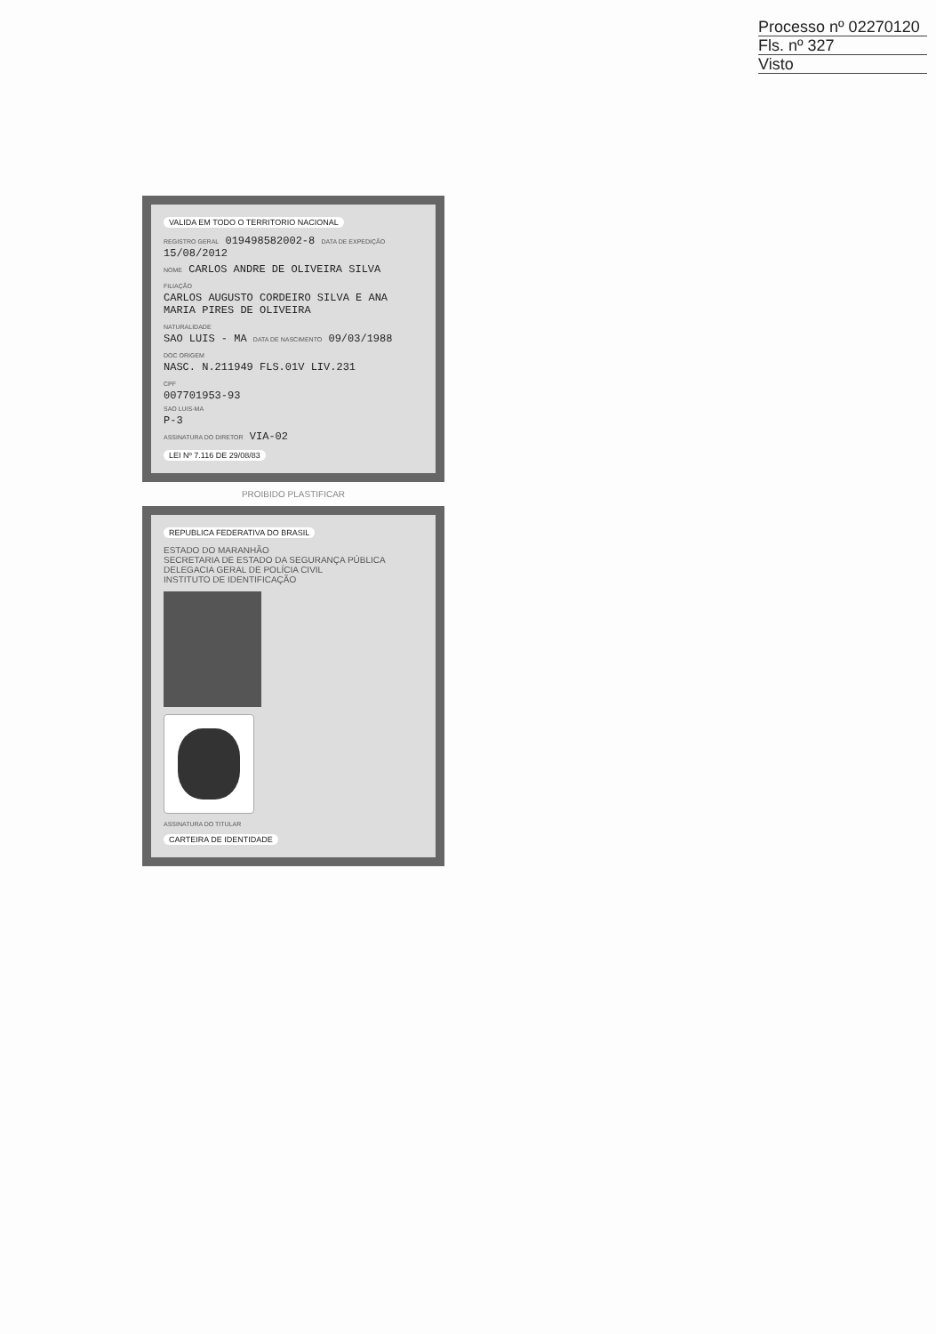Processo nº 02270120
Fls. nº 327
Visto
VALIDA EM TODO O TERRITORIO NACIONAL
REGISTRO GERAL 019498582002-8 DATA DE EXPEDIÇÃO 15/08/2012
NOME CARLOS ANDRE DE OLIVEIRA SILVA
FILIAÇÃO
CARLOS AUGUSTO CORDEIRO SILVA E ANA
MARIA PIRES DE OLIVEIRA
NATURALIDADE
SAO LUIS - MA DATA DE NASCIMENTO 09/03/1988
DOC ORIGEM
NASC. N.211949 FLS.01V LIV.231
CPF
007701953-93
SAO LUIS-MA
P-3
ASSINATURA DO DIRETOR VIA-02
LEI Nº 7.116 DE 29/08/83
PROIBIDO PLASTIFICAR
REPUBLICA FEDERATIVA DO BRASIL
ESTADO DO MARANHÃO
SECRETARIA DE ESTADO DA SEGURANÇA PÚBLICA
DELEGACIA GERAL DE POLÍCIA CIVIL
INSTITUTO DE IDENTIFICAÇÃO
ASSINATURA DO TITULAR
CARTEIRA DE IDENTIDADE